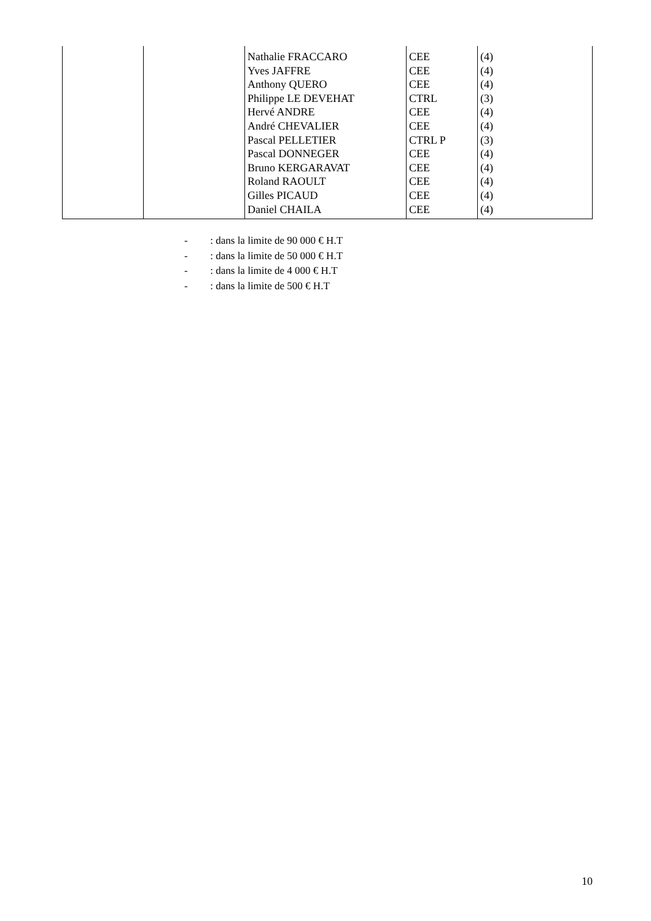| | | Nathalie FRACCARO Yves JAFFRE Anthony QUERO Philippe LE DEVEHAT Hervé ANDRE André CHEVALIER Pascal PELLETIER Pascal DONNEGER Bruno KERGARAVAT Roland RAOULT Gilles PICAUD Daniel CHAILA | CEE CEE CEE CTRL CEE CEE CTRL P CEE CEE CEE CEE CEE | (4) (4) (4) (3) (4) (4) (3) (4) (4) (4) (4) (4) |
- : dans la limite de 90 000 € H.T
- : dans la limite de 50 000 € H.T
- : dans la limite de 4 000 € H.T
- : dans la limite de 500 € H.T
10